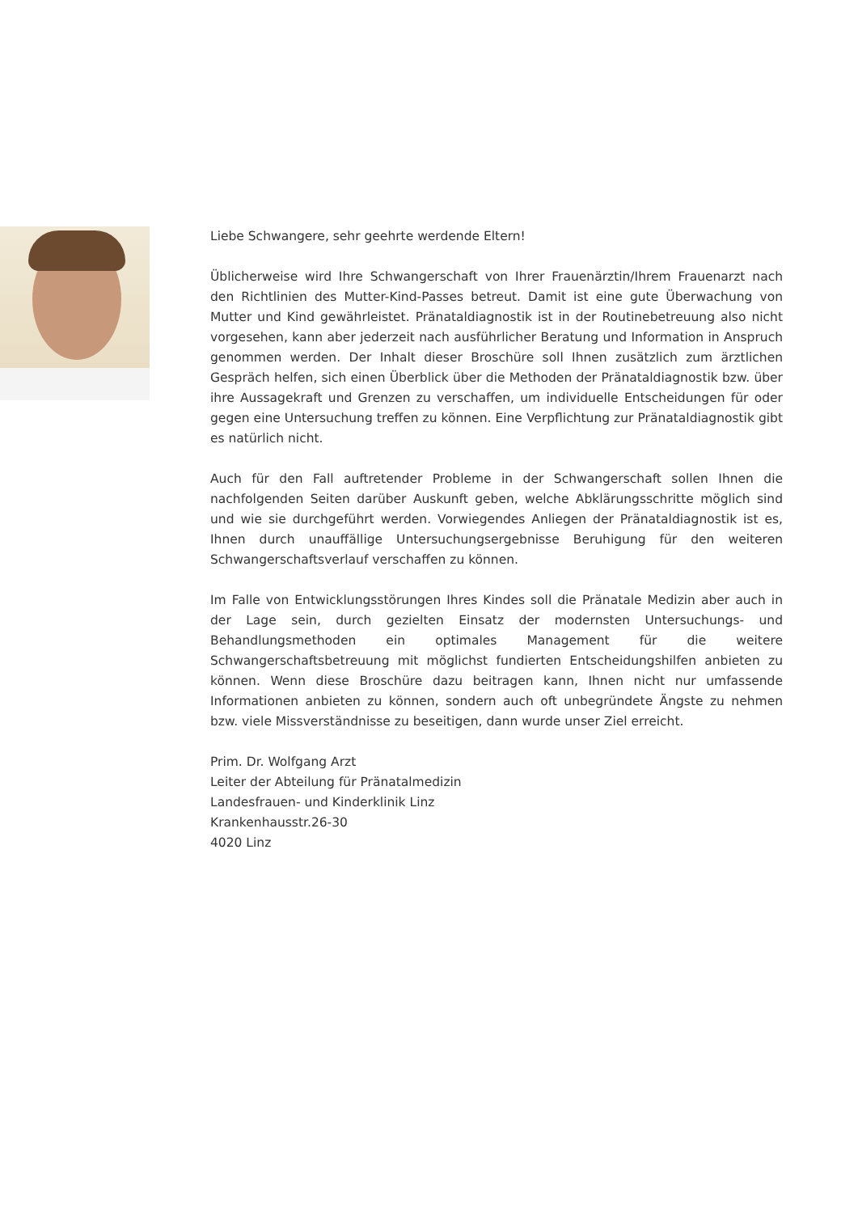Liebe Schwangere, sehr geehrte werdende Eltern!
Üblicherweise wird Ihre Schwangerschaft von Ihrer Frauenärztin/Ihrem Frauenarzt nach den Richtlinien des Mutter-Kind-Passes betreut. Damit ist eine gute Überwachung von Mutter und Kind gewährleistet. Pränataldiagnostik ist in der Routinebetreuung also nicht vorgesehen, kann aber jederzeit nach ausführlicher Beratung und Information in Anspruch genommen werden. Der Inhalt dieser Broschüre soll Ihnen zusätzlich zum ärztlichen Gespräch helfen, sich einen Überblick über die Methoden der Pränataldiagnostik bzw. über ihre Aussagekraft und Grenzen zu verschaffen, um individuelle Entscheidungen für oder gegen eine Untersuchung treffen zu können. Eine Verpflichtung zur Pränataldiagnostik gibt es natürlich nicht.
Auch für den Fall auftretender Probleme in der Schwangerschaft sollen Ihnen die nachfolgenden Seiten darüber Auskunft geben, welche Abklärungsschritte möglich sind und wie sie durchgeführt werden. Vorwiegendes Anliegen der Pränataldiagnostik ist es, Ihnen durch unauffällige Untersuchungsergebnisse Beruhigung für den weiteren Schwangerschaftsverlauf verschaffen zu können.
Im Falle von Entwicklungsstörungen Ihres Kindes soll die Pränatale Medizin aber auch in der Lage sein, durch gezielten Einsatz der modernsten Untersuchungs- und Behandlungsmethoden ein optimales Management für die weitere Schwangerschaftsbetreuung mit möglichst fundierten Entscheidungshilfen anbieten zu können. Wenn diese Broschüre dazu beitragen kann, Ihnen nicht nur umfassende Informationen anbieten zu können, sondern auch oft unbegründete Ängste zu nehmen bzw. viele Missverständnisse zu beseitigen, dann wurde unser Ziel erreicht.
Prim. Dr. Wolfgang Arzt
Leiter der Abteilung für Pränatalmedizin
Landesfrauen- und Kinderklinik Linz
Krankenhausstr.26-30
4020 Linz